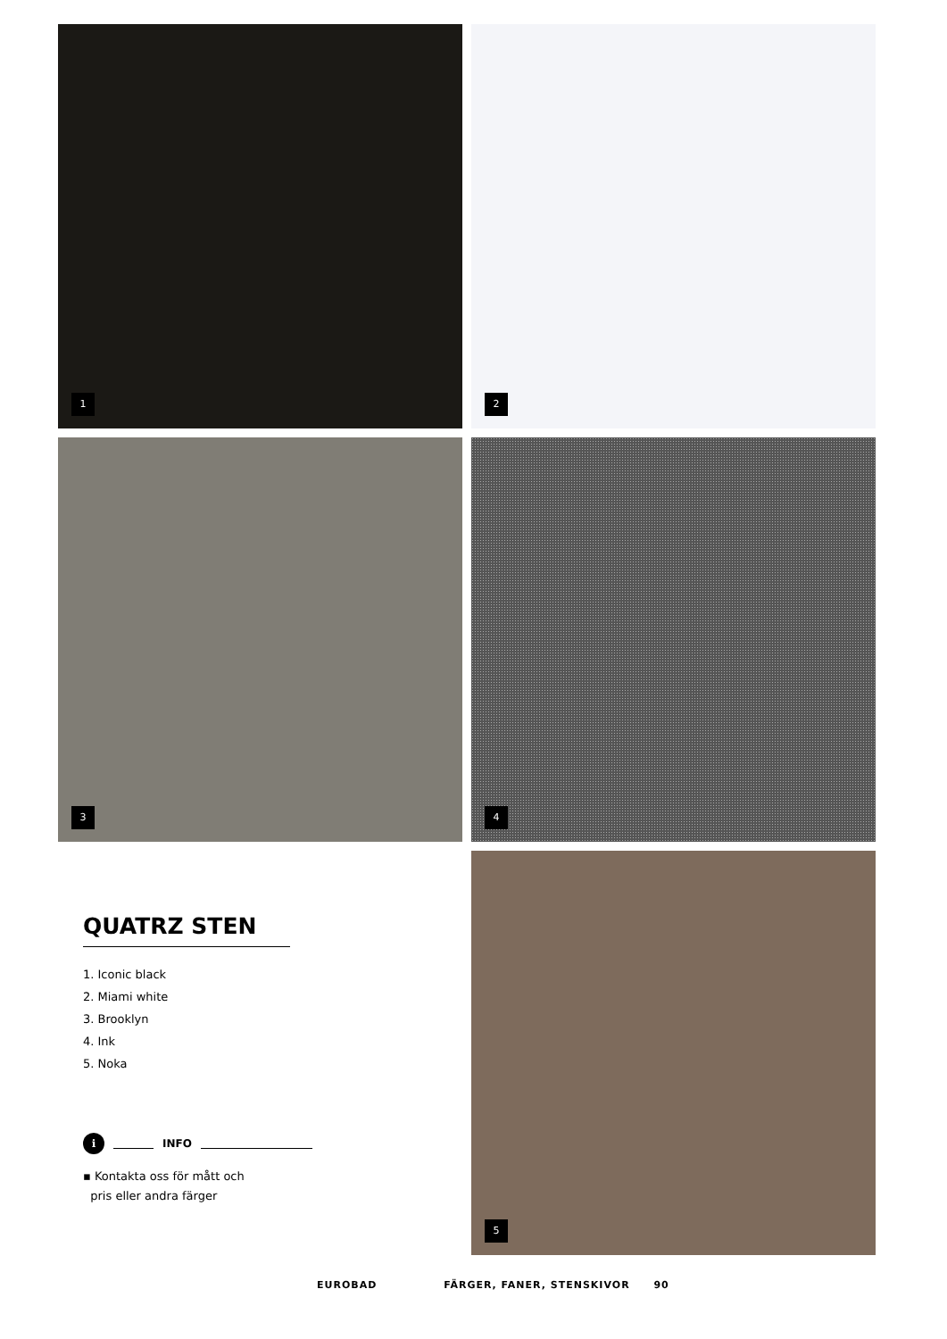1
2
3
4
QUATRZ STEN
1. Iconic black
2. Miami white
3. Brooklyn
4. Ink
5. Noka
i INFO
▪ Kontakta oss för mått och
pris eller andra färger
5
EUROBAD FÄRGER, FANER, STENSKIVOR 90